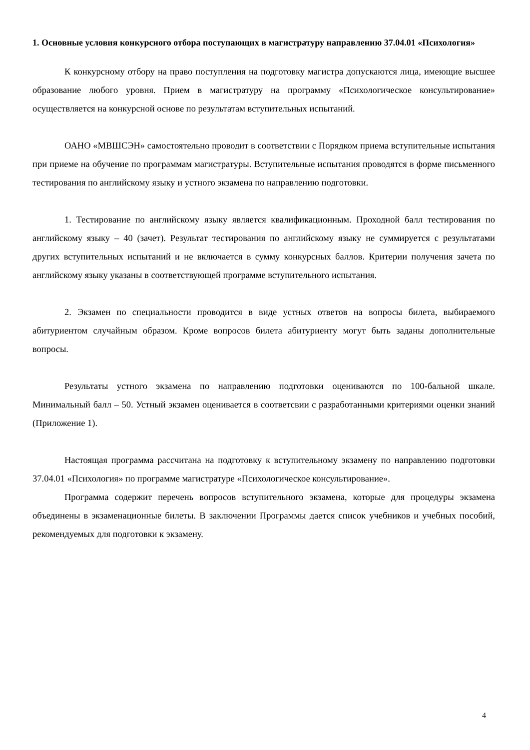1. Основные условия конкурсного отбора поступающих в магистратуру направлению 37.04.01 «Психология»
К конкурсному отбору на право поступления на подготовку магистра допускаются лица, имеющие высшее образование любого уровня. Прием в магистратуру на программу «Психологическое консультирование» осуществляется на конкурсной основе по результатам вступительных испытаний.
ОАНО «МВШСЭН» самостоятельно проводит в соответствии с Порядком приема вступительные испытания при приеме на обучение по программам магистратуры. Вступительные испытания проводятся в форме письменного тестирования по английскому языку и устного экзамена по направлению подготовки.
1. Тестирование по английскому языку является квалификационным. Проходной балл тестирования по английскому языку – 40 (зачет). Результат тестирования по английскому языку не суммируется с результатами других вступительных испытаний и не включается в сумму конкурсных баллов. Критерии получения зачета по английскому языку указаны в соответствующей программе вступительного испытания.
2. Экзамен по специальности проводится в виде устных ответов на вопросы билета, выбираемого абитуриентом случайным образом. Кроме вопросов билета абитуриенту могут быть заданы дополнительные вопросы.
Результаты устного экзамена по направлению подготовки оцениваются по 100-бальной шкале. Минимальный балл – 50. Устный экзамен оценивается в соответсвии с разработанными критериями оценки знаний (Приложение 1).
Настоящая программа рассчитана на подготовку к вступительному экзамену по направлению подготовки 37.04.01 «Психология» по программе магистратуре «Психологическое консультирование».
Программа содержит перечень вопросов вступительного экзамена, которые для процедуры экзамена объединены в экзаменационные билеты. В заключении Программы дается список учебников и учебных пособий, рекомендуемых для подготовки к экзамену.
4